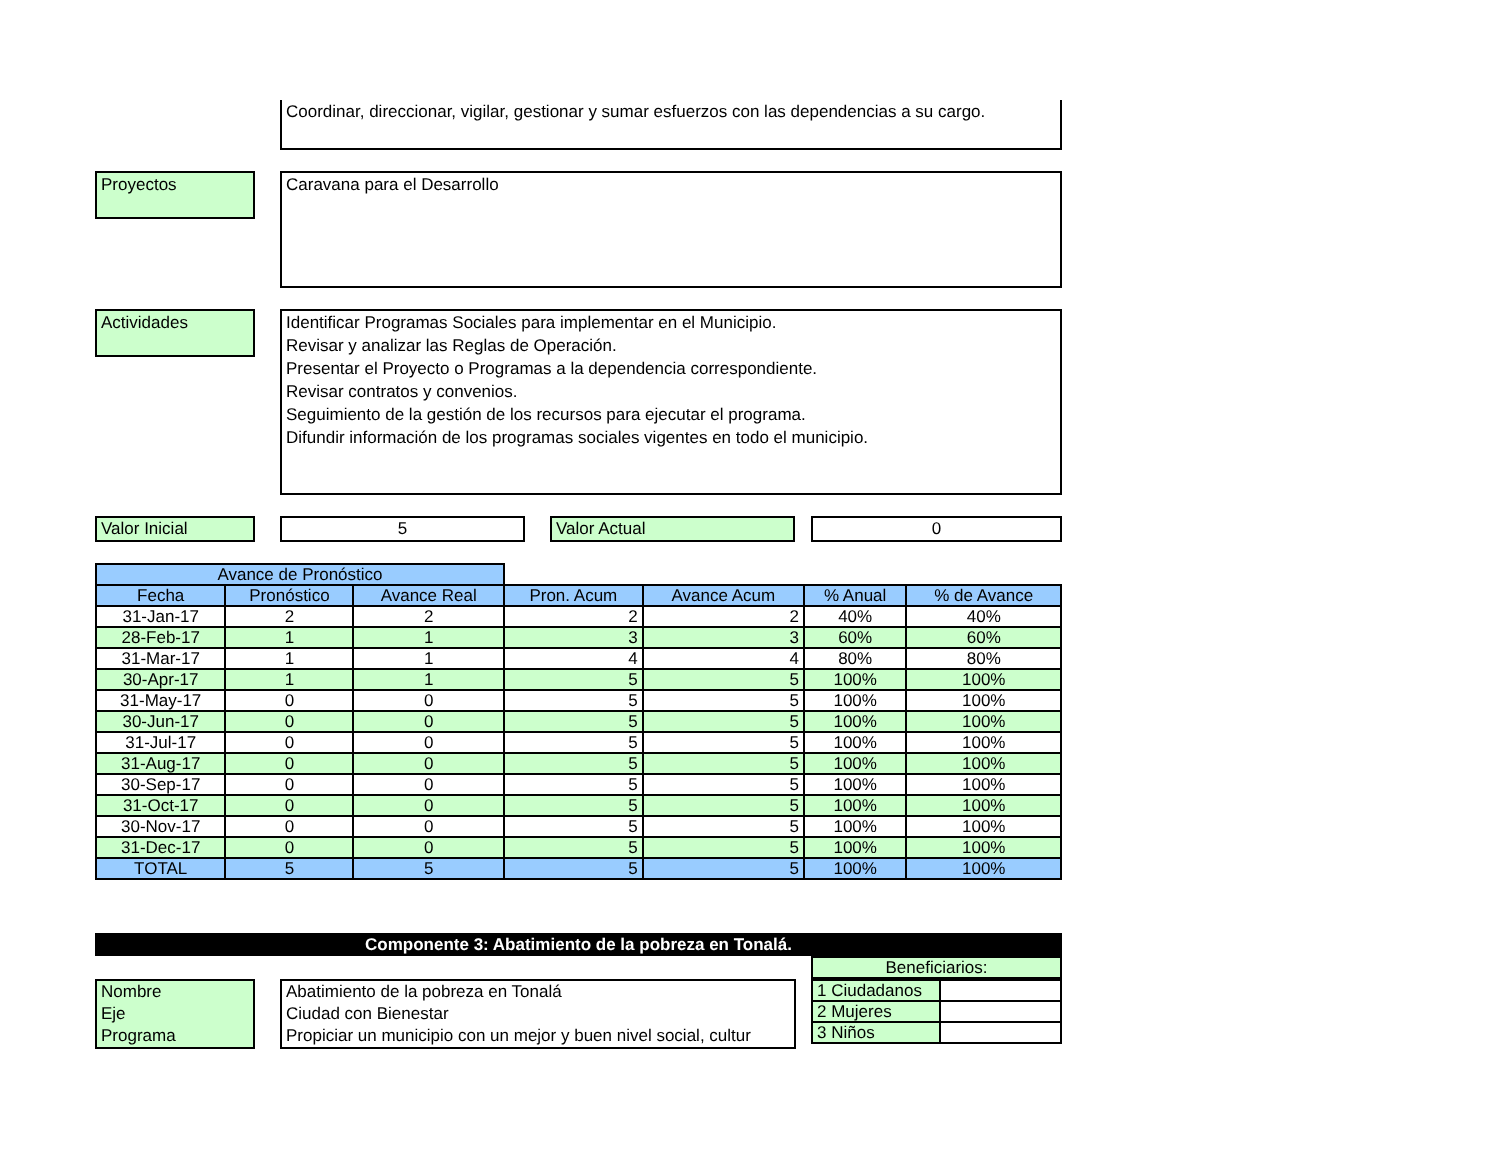Coordinar, direccionar, vigilar, gestionar y sumar esfuerzos con las dependencias a su cargo.
Proyectos Caravana para el Desarrollo
Actividades
Identificar Programas Sociales para implementar en el Municipio.
Revisar y analizar las Reglas de Operación.
Presentar el Proyecto o Programas a la dependencia correspondiente.
Revisar contratos y convenios.
Seguimiento de la gestión de los recursos para ejecutar el programa.
Difundir información de los programas sociales vigentes en todo el municipio.
Valor Inicial 5 Valor Actual 0
| Avance de Pronóstico | | | | | | |
| Fecha | Pronóstico | Avance Real | Pron. Acum | Avance Acum | % Anual | % de Avance |
| 31-Jan-17 | 2 | 2 | 2 | 2 | 40% | 40% |
| 28-Feb-17 | 1 | 1 | 3 | 3 | 60% | 60% |
| 31-Mar-17 | 1 | 1 | 4 | 4 | 80% | 80% |
| 30-Apr-17 | 1 | 1 | 5 | 5 | 100% | 100% |
| 31-May-17 | 0 | 0 | 5 | 5 | 100% | 100% |
| 30-Jun-17 | 0 | 0 | 5 | 5 | 100% | 100% |
| 31-Jul-17 | 0 | 0 | 5 | 5 | 100% | 100% |
| 31-Aug-17 | 0 | 0 | 5 | 5 | 100% | 100% |
| 30-Sep-17 | 0 | 0 | 5 | 5 | 100% | 100% |
| 31-Oct-17 | 0 | 0 | 5 | 5 | 100% | 100% |
| 30-Nov-17 | 0 | 0 | 5 | 5 | 100% | 100% |
| 31-Dec-17 | 0 | 0 | 5 | 5 | 100% | 100% |
| TOTAL | 5 | 5 | 5 | 5 | 100% | 100% |
Componente 3: Abatimiento de la pobreza en Tonalá.
Beneficiarios:
Nombre
Eje
Programa
Abatimiento de la pobreza en Tonalá
Ciudad con Bienestar
Propiciar un municipio con un mejor y buen nivel social, cultur
| 1 Ciudadanos | |
| 2 Mujeres | |
| 3 Niños | |